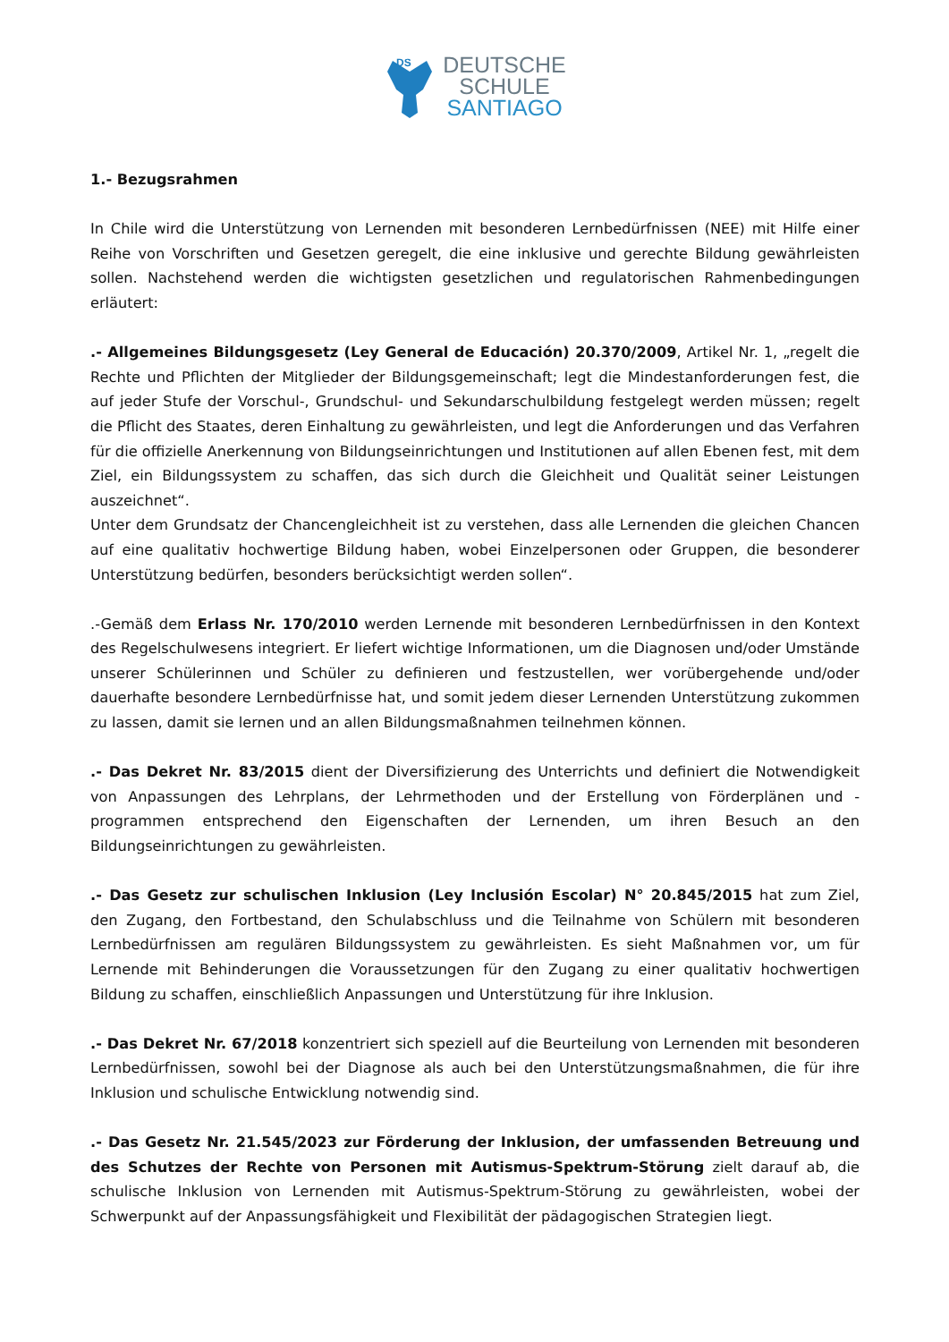DS
DEUTSCHE
SCHULE
SANTIAGO
1.- Bezugsrahmen
In Chile wird die Unterstützung von Lernenden mit besonderen Lernbedürfnissen (NEE) mit Hilfe einer Reihe von Vorschriften und Gesetzen geregelt, die eine inklusive und gerechte Bildung gewährleisten sollen. Nachstehend werden die wichtigsten gesetzlichen und regulatorischen Rahmenbedingungen erläutert:
.- Allgemeines Bildungsgesetz (Ley General de Educación) 20.370/2009, Artikel Nr. 1, „regelt die Rechte und Pflichten der Mitglieder der Bildungsgemeinschaft; legt die Mindestanforderungen fest, die auf jeder Stufe der Vorschul-, Grundschul- und Sekundarschulbildung festgelegt werden müssen; regelt die Pflicht des Staates, deren Einhaltung zu gewährleisten, und legt die Anforderungen und das Verfahren für die offizielle Anerkennung von Bildungseinrichtungen und Institutionen auf allen Ebenen fest, mit dem Ziel, ein Bildungssystem zu schaffen, das sich durch die Gleichheit und Qualität seiner Leistungen auszeichnet“.
Unter dem Grundsatz der Chancengleichheit ist zu verstehen, dass alle Lernenden die gleichen Chancen auf eine qualitativ hochwertige Bildung haben, wobei Einzelpersonen oder Gruppen, die besonderer Unterstützung bedürfen, besonders berücksichtigt werden sollen“.
.-Gemäß dem Erlass Nr. 170/2010 werden Lernende mit besonderen Lernbedürfnissen in den Kontext des Regelschulwesens integriert. Er liefert wichtige Informationen, um die Diagnosen und/oder Umstände unserer Schülerinnen und Schüler zu definieren und festzustellen, wer vorübergehende und/oder dauerhafte besondere Lernbedürfnisse hat, und somit jedem dieser Lernenden Unterstützung zukommen zu lassen, damit sie lernen und an allen Bildungsmaßnahmen teilnehmen können.
.- Das Dekret Nr. 83/2015 dient der Diversifizierung des Unterrichts und definiert die Notwendigkeit von Anpassungen des Lehrplans, der Lehrmethoden und der Erstellung von Förderplänen und -programmen entsprechend den Eigenschaften der Lernenden, um ihren Besuch an den Bildungseinrichtungen zu gewährleisten.
.- Das Gesetz zur schulischen Inklusion (Ley Inclusión Escolar) N° 20.845/2015 hat zum Ziel, den Zugang, den Fortbestand, den Schulabschluss und die Teilnahme von Schülern mit besonderen Lernbedürfnissen am regulären Bildungssystem zu gewährleisten. Es sieht Maßnahmen vor, um für Lernende mit Behinderungen die Voraussetzungen für den Zugang zu einer qualitativ hochwertigen Bildung zu schaffen, einschließlich Anpassungen und Unterstützung für ihre Inklusion.
.- Das Dekret Nr. 67/2018 konzentriert sich speziell auf die Beurteilung von Lernenden mit besonderen Lernbedürfnissen, sowohl bei der Diagnose als auch bei den Unterstützungsmaßnahmen, die für ihre Inklusion und schulische Entwicklung notwendig sind.
.- Das Gesetz Nr. 21.545/2023 zur Förderung der Inklusion, der umfassenden Betreuung und des Schutzes der Rechte von Personen mit Autismus-Spektrum-Störung zielt darauf ab, die schulische Inklusion von Lernenden mit Autismus-Spektrum-Störung zu gewährleisten, wobei der Schwerpunkt auf der Anpassungsfähigkeit und Flexibilität der pädagogischen Strategien liegt.